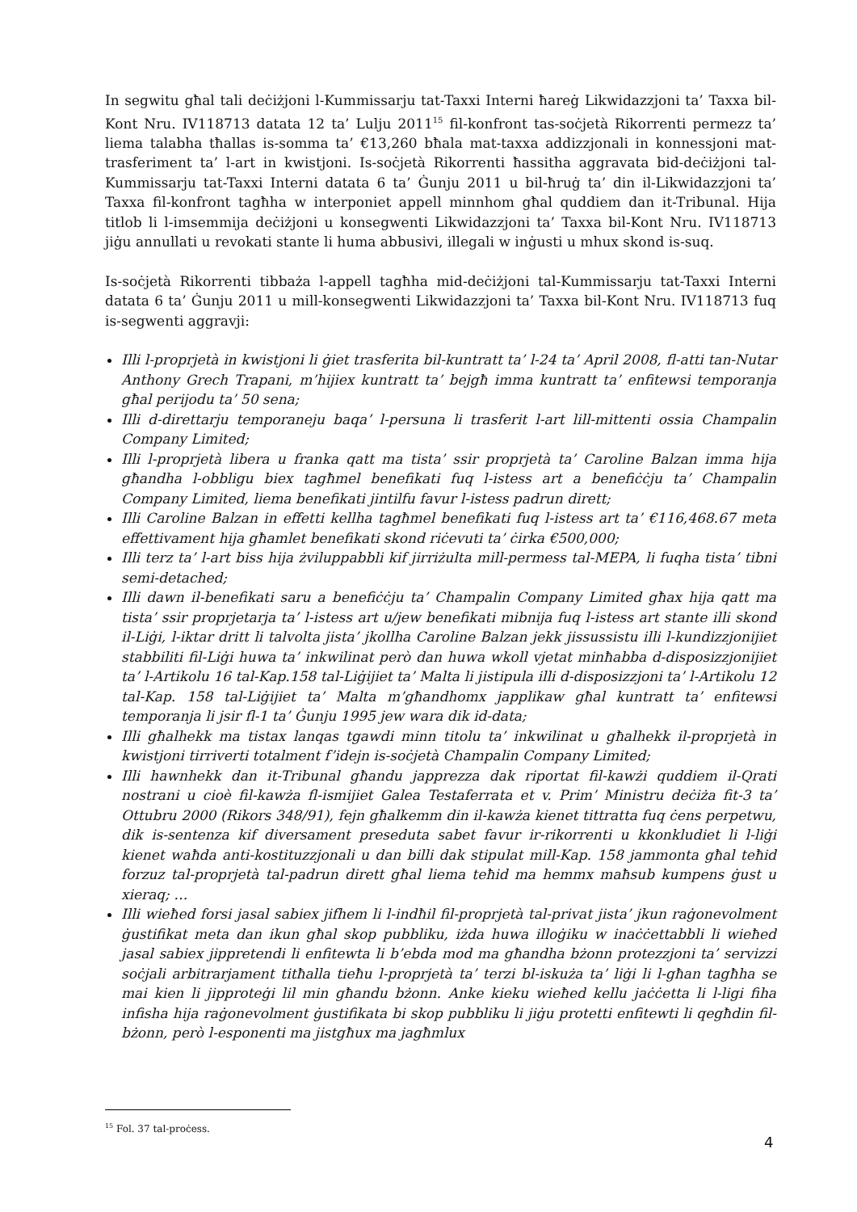In segwitu għal tali deċiżjoni l-Kummissarju tat-Taxxi Interni ħareġ Likwidazzjoni ta’ Taxxa bil-Kont Nru. IV118713 datata 12 ta’ Lulju 2011<sup>15</sup> fil-konfront tas-soċjetà Rikorrenti permezz ta’ liema talabha tħallas is-somma ta’ €13,260 bħala mat-taxxa addizzjonali in konnessjoni mat-trasferiment ta’ l-art in kwistjoni. Is-soċjetà Rikorrenti ħassitha aggravata bid-deċiżjoni tal-Kummissarju tat-Taxxi Interni datata 6 ta’ Ġunju 2011 u bil-ħruġ ta’ din il-Likwidazzjoni ta’ Taxxa fil-konfront tagħha w interponiet appell minnhom għal quddiem dan it-Tribunal. Hija titlob li l-imsemmija deċiżjoni u konsegwenti Likwidazzjoni ta’ Taxxa bil-Kont Nru. IV118713 jiġu annullati u revokati stante li huma abbusivi, illegali w inġusti u mhux skond is-suq.
Is-soċjetà Rikorrenti tibbaża l-appell tagħha mid-deċiżjoni tal-Kummissarju tat-Taxxi Interni datata 6 ta’ Ġunju 2011 u mill-konsegwenti Likwidazzjoni ta’ Taxxa bil-Kont Nru. IV118713 fuq is-segwenti aggravji:
Illi l-proprjetà in kwistjoni li ġiet trasferita bil-kuntratt ta’ l-24 ta’ April 2008, fl-atti tan-Nutar Anthony Grech Trapani, m’hijiex kuntratt ta’ bejgħ imma kuntratt ta’ enfitewsi temporanja għal perijodu ta’ 50 sena;
Illi d-direttarju temporaneju baqa’ l-persuna li trasferit l-art lill-mittenti ossia Champalin Company Limited;
Illi l-proprjetà libera u franka qatt ma tista’ ssir proprjetà ta’ Caroline Balzan imma hija għandha l-obbligu biex tagħmel benefikati fuq l-istess art a benefiċċju ta’ Champalin Company Limited, liema benefikati jintilfu favur l-istess padrun dirett;
Illi Caroline Balzan in effetti kellha tagħmel benefikati fuq l-istess art ta’ €116,468.67 meta effettivament hija għamlet benefikati skond riċevuti ta’ ċirka €500,000;
Illi terz ta’ l-art biss hija żviluppabbli kif jirriżulta mill-permess tal-MEPA, li fuqha tista’ tibni semi-detached;
Illi dawn il-benefikati saru a benefiċċju ta’ Champalin Company Limited għax hija qatt ma tista’ ssir proprjetarja ta’ l-istess art u/jew benefikati mibnija fuq l-istess art stante illi skond il-Liġi, l-iktar dritt li talvolta jista’ jkollha Caroline Balzan jekk jissussistu illi l-kundizzjonijiet stabbiliti fil-Liġi huwa ta’ inkwilinat però dan huwa wkoll vjetat minħabba d-disposizzjonijiet ta’ l-Artikolu 16 tal-Kap.158 tal-Liġijiet ta’ Malta li jistipula illi d-disposizzjoni ta’ l-Artikolu 12 tal-Kap. 158 tal-Liġijiet ta’ Malta m’għandhomx japplikaw għal kuntratt ta’ enfitewsi temporanja li jsir fl-1 ta’ Ġunju 1995 jew wara dik id-data;
Illi għalhekk ma tistax lanqas tgawdi minn titolu ta’ inkwilinat u għalhekk il-proprjetà in kwistjoni tirriverti totalment f’idejn is-soċjetà Champalin Company Limited;
Illi hawnhekk dan it-Tribunal għandu japprezza dak riportat fil-kawżi quddiem il-Qrati nostrani u cioè fil-kawża fl-ismijiet Galea Testaferrata et v. Prim’ Ministru deċiża fit-3 ta’ Ottubru 2000 (Rikors 348/91), fejn għalkemm din il-kawża kienet tittratta fuq ċens perpetwu, dik is-sentenza kif diversament preseduta sabet favur ir-rikorrenti u kkonkludiet li l-liġi kienet waħda anti-kostituzzjonali u dan billi dak stipulat mill-Kap. 158 jammonta għal teħid forzuz tal-proprjetà tal-padrun dirett għal liema teħid ma hemmx maħsub kumpens ġust u xieraq; …
Illi wieħed forsi jasal sabiex jifhem li l-indħil fil-proprjetà tal-privat jista’ jkun raġonevolment ġustifikat meta dan ikun għal skop pubbliku, iżda huwa illoġiku w inaċċettabbli li wieħed jasal sabiex jippretendi li enfitewta li b’ebda mod ma għandha bżonn protezzjoni ta’ servizzi soċjali arbitrarjament titħalla tieħu l-proprjetà ta’ terzi bl-iskuża ta’ liġi li l-għan tagħha se mai kien li jipproteġi lil min għandu bżonn. Anke kieku wieħed kellu jaċċetta li l-ligi fiha infisha hija raġonevolment ġustifikata bi skop pubbliku li jiġu protetti enfitewti li qegħdin fil-bżonn, però l-esponenti ma jistgħux ma jagħmlux
<sup>15</sup> Fol. 37 tal-proċess.
4